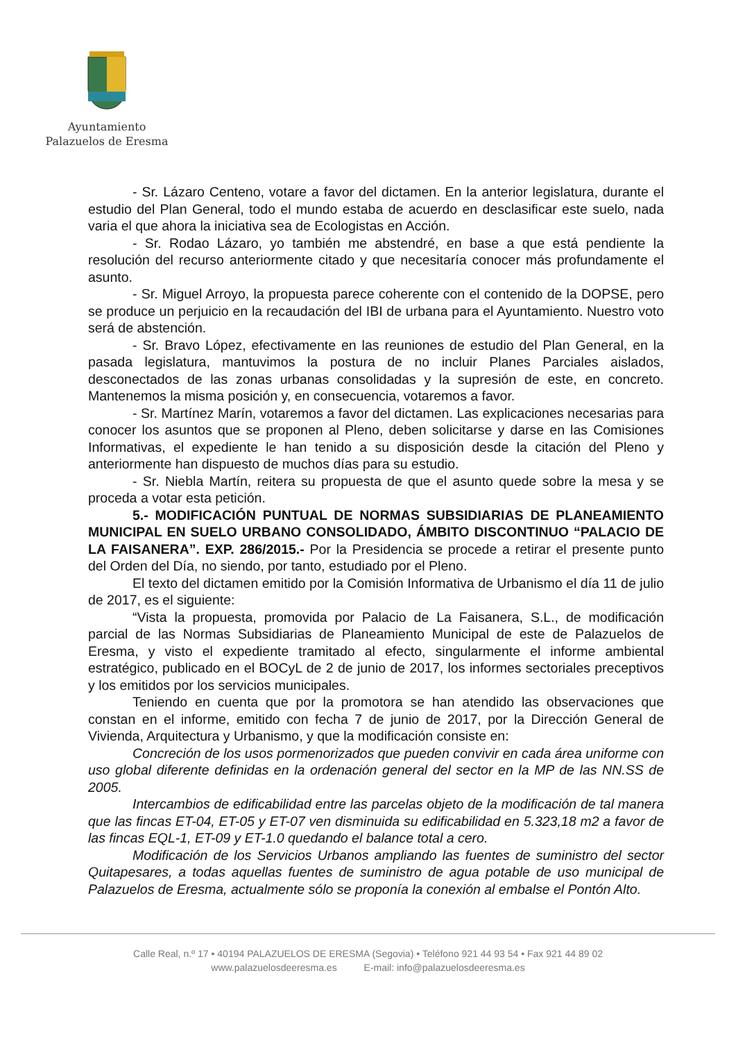Ayuntamiento
Palazuelos de Eresma
- Sr. Lázaro Centeno, votare a favor del dictamen. En la anterior legislatura, durante el estudio del Plan General, todo el mundo estaba de acuerdo en desclasificar este suelo, nada varia el que ahora la iniciativa sea de Ecologistas en Acción.
- Sr. Rodao Lázaro, yo también me abstendré, en base a que está pendiente la resolución del recurso anteriormente citado y que necesitaría conocer más profundamente el asunto.
- Sr. Miguel Arroyo, la propuesta parece coherente con el contenido de la DOPSE, pero se produce un perjuicio en la recaudación del IBI de urbana para el Ayuntamiento. Nuestro voto será de abstención.
- Sr. Bravo López, efectivamente en las reuniones de estudio del Plan General, en la pasada legislatura, mantuvimos la postura de no incluir Planes Parciales aislados, desconectados de las zonas urbanas consolidadas y la supresión de este, en concreto. Mantenemos la misma posición y, en consecuencia, votaremos a favor.
- Sr. Martínez Marín, votaremos a favor del dictamen. Las explicaciones necesarias para conocer los asuntos que se proponen al Pleno, deben solicitarse y darse en las Comisiones Informativas, el expediente le han tenido a su disposición desde la citación del Pleno y anteriormente han dispuesto de muchos días para su estudio.
- Sr. Niebla Martín, reitera su propuesta de que el asunto quede sobre la mesa y se proceda a votar esta petición.
5.- MODIFICACIÓN PUNTUAL DE NORMAS SUBSIDIARIAS DE PLANEAMIENTO MUNICIPAL EN SUELO URBANO CONSOLIDADO, ÁMBITO DISCONTINUO “PALACIO DE LA FAISANERA”. EXP. 286/2015.- Por la Presidencia se procede a retirar el presente punto del Orden del Día, no siendo, por tanto, estudiado por el Pleno.
El texto del dictamen emitido por la Comisión Informativa de Urbanismo el día 11 de julio de 2017, es el siguiente:
“Vista la propuesta, promovida por Palacio de La Faisanera, S.L., de modificación parcial de las Normas Subsidiarias de Planeamiento Municipal de este de Palazuelos de Eresma, y visto el expediente tramitado al efecto, singularmente el informe ambiental estratégico, publicado en el BOCyL de 2 de junio de 2017, los informes sectoriales preceptivos y los emitidos por los servicios municipales.
Teniendo en cuenta que por la promotora se han atendido las observaciones que constan en el informe, emitido con fecha 7 de junio de 2017, por la Dirección General de Vivienda, Arquitectura y Urbanismo, y que la modificación consiste en:
Concreción de los usos pormenorizados que pueden convivir en cada área uniforme con uso global diferente definidas en la ordenación general del sector en la MP de las NN.SS de 2005.
Intercambios de edificabilidad entre las parcelas objeto de la modificación de tal manera que las fincas ET-04, ET-05 y ET-07 ven disminuida su edificabilidad en 5.323,18 m2 a favor de las fincas EQL-1, ET-09 y ET-1.0 quedando el balance total a cero.
Modificación de los Servicios Urbanos ampliando las fuentes de suministro del sector Quitapesares, a todas aquellas fuentes de suministro de agua potable de uso municipal de Palazuelos de Eresma, actualmente sólo se proponía la conexión al embalse el Pontón Alto.
Calle Real, n.º 17 • 40194 PALAZUELOS DE ERESMA (Segovia) • Teléfono 921 44 93 54 • Fax 921 44 89 02
www.palazuelosdeeresma.es E-mail: info@palazuelosdeeresma.es